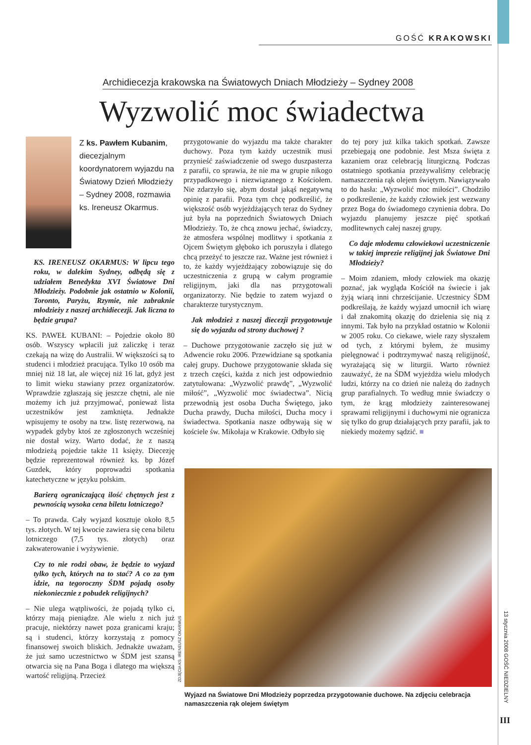GOŚĆ KRAKOWSKI
Archidiecezja krakowska na Światowych Dniach Młodzieży – Sydney 2008
Wyzwolić moc świadectwa
Z ks. Pawłem Kubanim, diecezjalnym koordynatorem wyjazdu na Światowy Dzień Młodzieży – Sydney 2008, rozmawia ks. Ireneusz Okarmus.
KS. IRENEUSZ OKARMUS: W lipcu tego roku, w dalekim Sydney, odbędą się z udziałem Benedykta XVI Światowe Dni Młodzieży. Podobnie jak ostatnio w Kolonii, Toronto, Paryżu, Rzymie, nie zabraknie młodzieży z naszej archidiecezji. Jak liczna to będzie grupa?
KS. PAWEŁ KUBANI: – Pojedzie około 80 osób. Wszyscy wpłacili już zaliczkę i teraz czekają na wizę do Australii. W większości są to studenci i młodzież pracująca. Tylko 10 osób ma mniej niż 18 lat, ale więcej niż 16 lat, gdyż jest to limit wieku stawiany przez organizatorów. Wprawdzie zgłaszają się jeszcze chętni, ale nie możemy ich już przyjmować, ponieważ lista uczestników jest zamknięta. Jednakże wpisujemy te osoby na tzw. listę rezerwową, na wypadek gdyby ktoś ze zgłoszonych wcześniej nie dostał wizy. Warto dodać, że z naszą młodzieżą pojedzie także 11 księży. Diecezję będzie reprezentował również ks. bp Józef Guzdek, który poprowadzi spotkania katechetyczne w języku polskim.
Barierą ograniczającą ilość chętnych jest z pewnością wysoka cena biletu lotniczego?
– To prawda. Cały wyjazd kosztuje około 8,5 tys. złotych. W tej kwocie zawiera się cena biletu lotniczego (7,5 tys. złotych) oraz zakwaterowanie i wyżywienie.
Czy to nie rodzi obaw, że będzie to wyjazd tylko tych, których na to stać? A co za tym idzie, na tegoroczny ŚDM pojadą osoby niekoniecznie z pobudek religijnych?
– Nie ulega wątpliwości, że pojadą tylko ci, którzy mają pieniądze. Ale wielu z nich już pracuje, niektórzy nawet poza granicami kraju; są i studenci, którzy korzystają z pomocy finansowej swoich bliskich. Jednakże uważam, że już samo uczestnictwo w ŚDM jest szansą otwarcia się na Pana Boga i dlatego ma większą wartość religijną. Przecież
przygotowanie do wyjazdu ma także charakter duchowy. Poza tym każdy uczestnik musi przynieść zaświadczenie od swego duszpasterza z parafii, co sprawia, że nie ma w grupie nikogo przypadkowego i niezwiązanego z Kościołem. Nie zdarzyło się, abym dostał jakąś negatywną opinię z parafii. Poza tym chcę podkreślić, że większość osób wyjeżdżających teraz do Sydney już była na poprzednich Światowych Dniach Młodzieży. To, że chcą znowu jechać, świadczy, że atmosfera wspólnej modlitwy i spotkania z Ojcem Świętym głęboko ich poruszyła i dlatego chcą przeżyć to jeszcze raz. Ważne jest również i to, że każdy wyjeżdżający zobowiązuje się do uczestniczenia z grupą w całym programie religijnym, jaki dla nas przygotowali organizatorzy. Nie będzie to zatem wyjazd o charakterze turystycznym.
Jak młodzież z naszej diecezji przygotowuje się do wyjazdu od strony duchowej ?
– Duchowe przygotowanie zaczęło się już w Adwencie roku 2006. Przewidziane są spotkania całej grupy. Duchowe przygotowanie składa się z trzech części, każda z nich jest odpowiednio zatytułowana: „Wyzwolić prawdę”, „Wyzwolić miłość”, „Wyzwolić moc świadectwa”. Nicią przewodnią jest osoba Ducha Świętego, jako Ducha prawdy, Ducha miłości, Ducha mocy i świadectwa. Spotkania nasze odbywają się w kościele św. Mikołaja w Krakowie. Odbyło się
do tej pory już kilka takich spotkań. Zawsze przebiegają one podobnie. Jest Msza święta z kazaniem oraz celebracją liturgiczną. Podczas ostatniego spotkania przeżywaliśmy celebrację namaszczenia rąk olejem świętym. Nawiązywało to do hasła: „Wyzwolić moc miłości”. Chodziło o podkreślenie, że każdy człowiek jest wezwany przez Boga do świadomego czynienia dobra. Do wyjazdu planujemy jeszcze pięć spotkań modlitewnych całej naszej grupy.
Co daje młodemu człowiekowi uczestniczenie w takiej imprezie religijnej jak Światowe Dni Młodzieży?
– Moim zdaniem, młody człowiek ma okazję poznać, jak wygląda Kościół na świecie i jak żyją wiarą inni chrześcijanie. Uczestnicy ŚDM podkreślają, że każdy wyjazd umocnił ich wiarę i dał znakomitą okazję do dzielenia się nią z innymi. Tak było na przykład ostatnio w Kolonii w 2005 roku. Co ciekawe, wiele razy słyszałem od tych, z którymi byłem, że musimy pielęgnować i podtrzymywać naszą religijność, wyrażającą się w liturgii. Warto również zauważyć, że na ŚDM wyjeżdża wielu młodych ludzi, którzy na co dzień nie należą do żadnych grup parafialnych. To według mnie świadczy o tym, że krąg młodzieży zainteresowanej sprawami religijnymi i duchowymi nie ogranicza się tylko do grup działających przy parafii, jak to niekiedy możemy sądzić. ■
ZDJĘCIA KS. IRENEUSZ OKARMUS
Wyjazd na Światowe Dni Młodzieży poprzedza przygotowanie duchowe. Na zdjęciu celebracja namaszczenia rąk olejem świętym
13 stycznia 2008 GOŚĆ NIEDZIELNY
III